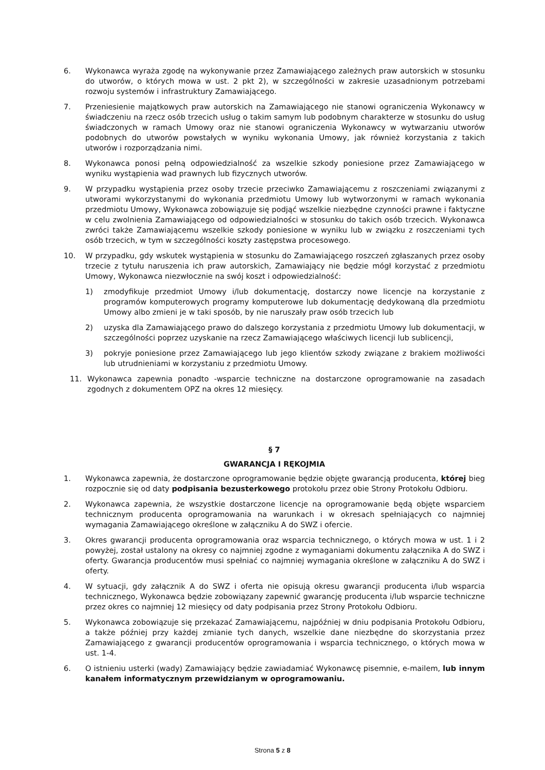6. Wykonawca wyraża zgodę na wykonywanie przez Zamawiającego zależnych praw autorskich w stosunku do utworów, o których mowa w ust. 2 pkt 2), w szczególności w zakresie uzasadnionym potrzebami rozwoju systemów i infrastruktury Zamawiającego.
7. Przeniesienie majątkowych praw autorskich na Zamawiającego nie stanowi ograniczenia Wykonawcy w świadczeniu na rzecz osób trzecich usług o takim samym lub podobnym charakterze w stosunku do usług świadczonych w ramach Umowy oraz nie stanowi ograniczenia Wykonawcy w wytwarzaniu utworów podobnych do utworów powstałych w wyniku wykonania Umowy, jak również korzystania z takich utworów i rozporządzania nimi.
8. Wykonawca ponosi pełną odpowiedzialność za wszelkie szkody poniesione przez Zamawiającego w wyniku wystąpienia wad prawnych lub fizycznych utworów.
9. W przypadku wystąpienia przez osoby trzecie przeciwko Zamawiającemu z roszczeniami związanymi z utworami wykorzystanymi do wykonania przedmiotu Umowy lub wytworzonymi w ramach wykonania przedmiotu Umowy, Wykonawca zobowiązuje się podjąć wszelkie niezbędne czynności prawne i faktyczne w celu zwolnienia Zamawiającego od odpowiedzialności w stosunku do takich osób trzecich. Wykonawca zwróci także Zamawiającemu wszelkie szkody poniesione w wyniku lub w związku z roszczeniami tych osób trzecich, w tym w szczególności koszty zastępstwa procesowego.
10. W przypadku, gdy wskutek wystąpienia w stosunku do Zamawiającego roszczeń zgłaszanych przez osoby trzecie z tytułu naruszenia ich praw autorskich, Zamawiający nie będzie mógł korzystać z przedmiotu Umowy, Wykonawca niezwłocznie na swój koszt i odpowiedzialność:
1) zmodyfikuje przedmiot Umowy i/lub dokumentację, dostarczy nowe licencje na korzystanie z programów komputerowych programy komputerowe lub dokumentację dedykowaną dla przedmiotu Umowy albo zmieni je w taki sposób, by nie naruszały praw osób trzecich lub
2) uzyska dla Zamawiającego prawo do dalszego korzystania z przedmiotu Umowy lub dokumentacji, w szczególności poprzez uzyskanie na rzecz Zamawiającego właściwych licencji lub sublicencji,
3) pokryje poniesione przez Zamawiającego lub jego klientów szkody związane z brakiem możliwości lub utrudnieniami w korzystaniu z przedmiotu Umowy.
11. Wykonawca zapewnia ponadto -wsparcie techniczne na dostarczone oprogramowanie na zasadach zgodnych z dokumentem OPZ na okres 12 miesięcy.
§ 7
GWARANCJA I RĘKOJMIA
1. Wykonawca zapewnia, że dostarczone oprogramowanie będzie objęte gwarancją producenta, której bieg rozpocznie się od daty podpisania bezusterkowego protokołu przez obie Strony Protokołu Odbioru.
2. Wykonawca zapewnia, że wszystkie dostarczone licencje na oprogramowanie będą objęte wsparciem technicznym producenta oprogramowania na warunkach i w okresach spełniających co najmniej wymagania Zamawiającego określone w załączniku A do SWZ i ofercie.
3. Okres gwarancji producenta oprogramowania oraz wsparcia technicznego, o których mowa w ust. 1 i 2 powyżej, został ustalony na okresy co najmniej zgodne z wymaganiami dokumentu załącznika A do SWZ i oferty. Gwarancja producentów musi spełniać co najmniej wymagania określone w załączniku A do SWZ i oferty.
4. W sytuacji, gdy załącznik A do SWZ i oferta nie opisują okresu gwarancji producenta i/lub wsparcia technicznego, Wykonawca będzie zobowiązany zapewnić gwarancję producenta i/lub wsparcie techniczne przez okres co najmniej 12 miesięcy od daty podpisania przez Strony Protokołu Odbioru.
5. Wykonawca zobowiązuje się przekazać Zamawiającemu, najpóźniej w dniu podpisania Protokołu Odbioru, a także później przy każdej zmianie tych danych, wszelkie dane niezbędne do skorzystania przez Zamawiającego z gwarancji producentów oprogramowania i wsparcia technicznego, o których mowa w ust. 1-4.
6. O istnieniu usterki (wady) Zamawiający będzie zawiadamiać Wykonawcę pisemnie, e-mailem, lub innym kanałem informatycznym przewidzianym w oprogramowaniu.
Strona 5 z 8